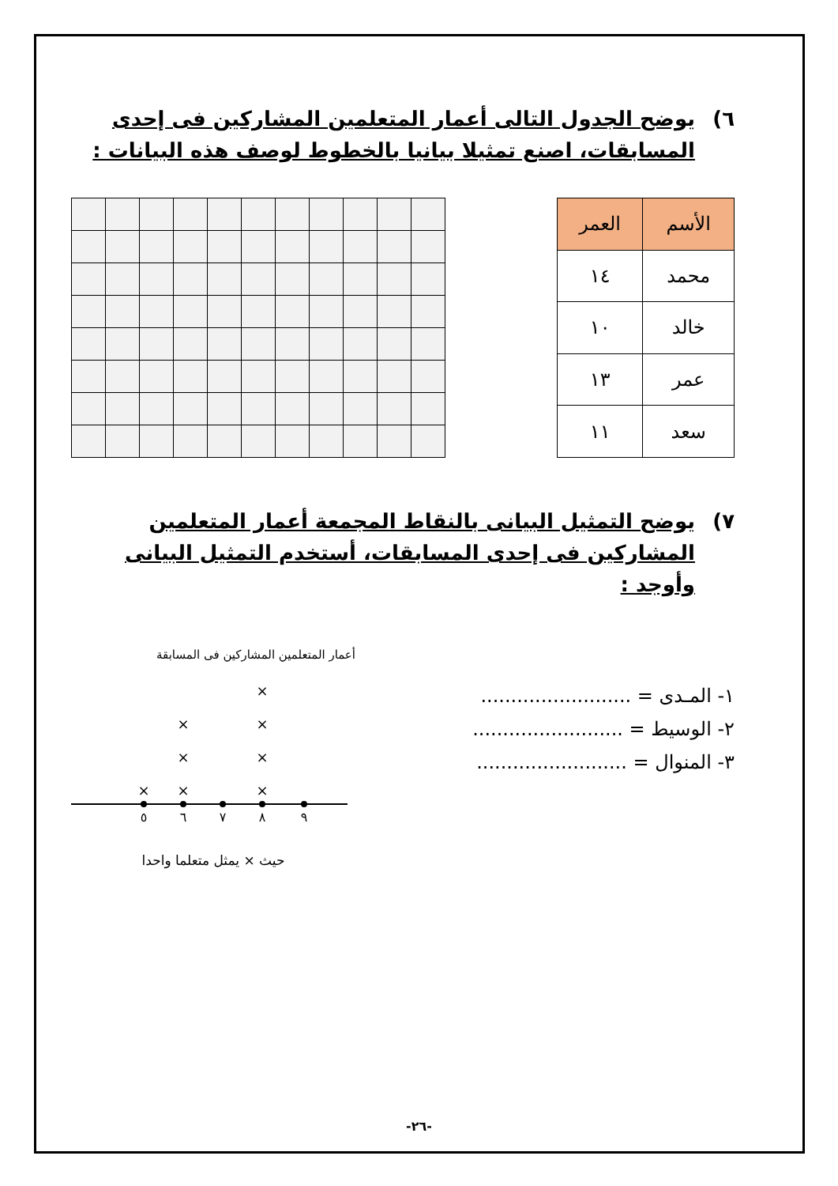٦) يوضح الجدول التالى أعمار المتعلمين المشاركين فى إحدى المسابقات، اصنع تمثيلا بيانيا بالخطوط لوصف هذه البيانات :
| الأسم | العمر |
| --- | --- |
| محمد | ١٤ |
| خالد | ١٠ |
| عمر | ١٣ |
| سعد | ١١ |
٧) يوضح التمثيل البيانى بالنقاط المجمعة أعمار المتعلمين المشاركين فى إحدى المسابقات، أستخدم التمثيل البيانى وأوجد :
١- المـدى = .........................
٢- الوسيط = .........................
٣- المنوال = .........................
أعمار المتعلمين المشاركين فى المسابقة
×
×
×
×
×
×
×
×
٥
٦
٧
٨
٩
حيث × يمثل متعلما واحدا
-٢٦-